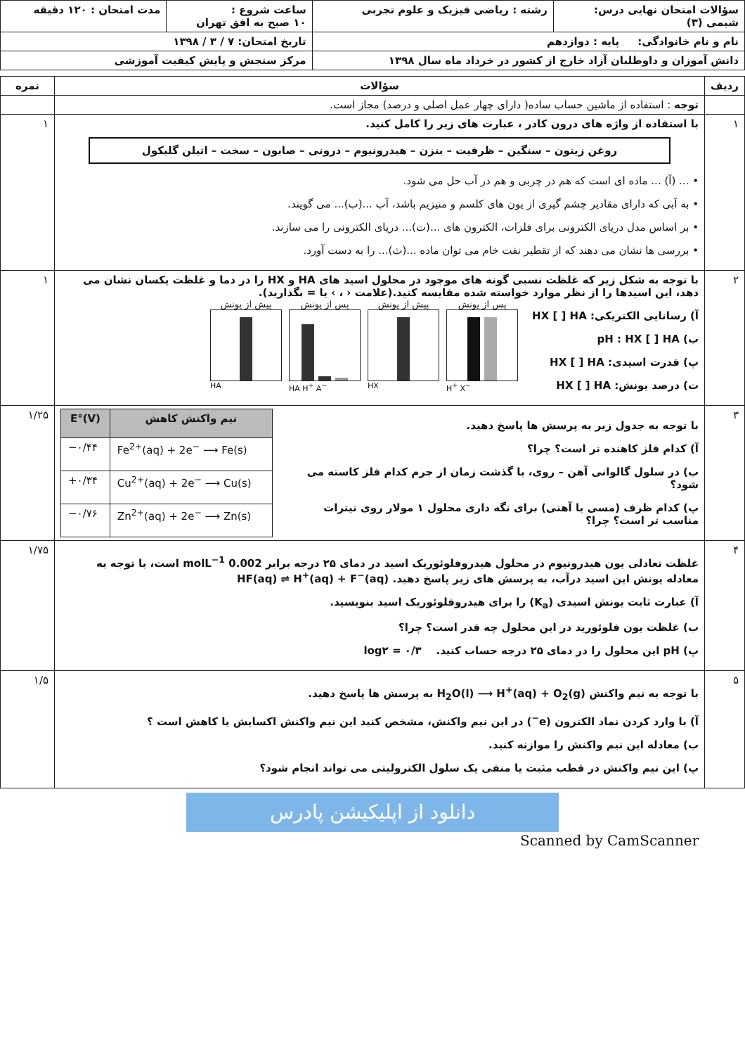| سؤالات امتحان نهایی درس: شیمی (۳) | رشته : ریاضی فیزیک و علوم تجربی | ساعت شروع : ۱۰ صبح به افق تهران | مدت امتحان : ۱۲۰ دقیقه |
| نام و نام خانوادگی: پایه : دوازدهم | | تاریخ امتحان: ۷ / ۳ / ۱۳۹۸ | |
| دانش آموزان و داوطلبان آزاد خارج از کشور در خرداد ماه سال ۱۳۹۸ | | مرکز سنجش و پایش کیفیت آموزشی | |
| ردیف | سؤالات | نمره |
| --- | --- | --- |
| | توجه : استفاده از ماشین حساب ساده( دارای چهار عمل اصلی و درصد) مجاز است. | |
| ۱ | با استفاده از واژه های درون کادر ، عبارت های زیر را کامل کنید. روغن زیتون – سنگین – ظرفیت – بنزن – هیدرونیوم – درونی – صابون – سخت – اتیلن گلیکول • ... (آ) ... ماده ای است که هم در چربی و هم در آب حل می شود. • به آبی که دارای مقادیر چشم گیری از یون های کلسم و منیزیم باشد، آب ...(ب)... می گویند. • بر اساس مدل دریای الکترونی برای فلزات، الکترون های ...(ت)... دریای الکترونی را می سازند. • بررسی ها نشان می دهند که از تقطیر نفت خام می توان ماده ...(ث)... را به دست آورد. | ۱ |
| ۲ | با توجه به شکل زیر که غلظت نسبی گونه های موجود در محلول اسید های HA و HX را در دما و غلظت یکسان نشان می دهد، این اسیدها را از نظر موارد خواسته شده مقایسه کنید.(علامت ‹ ، › یا = بگذارید). آ) رسانایی الکتریکی: HX [ ] HA ب) pH : HX [ ] HA پ) قدرت اسیدی: HX [ ] HA ت) درصد یونش: HX [ ] HA پیش از یونش HA پس از یونش HA H<sup>+</sup> A<sup>−</sup> پیش از یونش HX پس از یونش H<sup>+</sup> X<sup>−</sup> | ۱ |
| ۳ | با توجه به جدول زیر به پرسش ها پاسخ دهید. آ) کدام فلز کاهنده تر است؟ چرا؟ ب) در سلول گالوانی آهن – روی، با گذشت زمان از جرم کدام فلز کاسته می شود؟ پ) کدام ظرف (مسی یا آهنی) برای نگه داری محلول ۱ مولار روی نیترات مناسب تر است؟ چرا؟ / E°(V) / نیم واکنش کاهش / / --- / --- / / −۰/۴۴ / Fe<sup>2+</sup>(aq) + 2e<sup>−</sup> ⟶ Fe(s) / / +۰/۳۴ / Cu<sup>2+</sup>(aq) + 2e<sup>−</sup> ⟶ Cu(s) / / −۰/۷۶ / Zn<sup>2+</sup>(aq) + 2e<sup>−</sup> ⟶ Zn(s) / | ۱/۲۵ |
| ۴ | غلظت تعادلی یون هیدرونیوم در محلول هیدروفلوئوریک اسید در دمای ۲۵ درجه برابر 0.002 molL<sup>−1</sup> است، با توجه به معادله یونش این اسید درآب، به پرسش های زیر پاسخ دهید. HF(aq) ⇌ H<sup>+</sup>(aq) + F<sup>−</sup>(aq) آ) عبارت ثابت یونش اسیدی (K<sub>a</sub>) را برای هیدروفلوئوریک اسید بنویسید. ب) غلظت یون فلوئورید در این محلول چه قدر است؟ چرا؟ پ) pH این محلول را در دمای ۲۵ درجه حساب کنید. log۲ = ۰/۳ | ۱/۷۵ |
| ۵ | با توجه به نیم واکنش H<sub>2</sub>O(l) ⟶ H<sup>+</sup>(aq) + O<sub>2</sub>(g) به پرسش ها پاسخ دهید. آ) با وارد کردن نماد الکترون (e<sup>−</sup>) در این نیم واکنش، مشخص کنید این نیم واکنش اکسایش یا کاهش است ؟ ب) معادله این نیم واکنش را موازنه کنید. پ) این نیم واکنش در قطب مثبت یا منفی یک سلول الکترولیتی می تواند انجام شود؟ | ۱/۵ |
دانلود از اپلیکیشن پادرس
Scanned by CamScanner